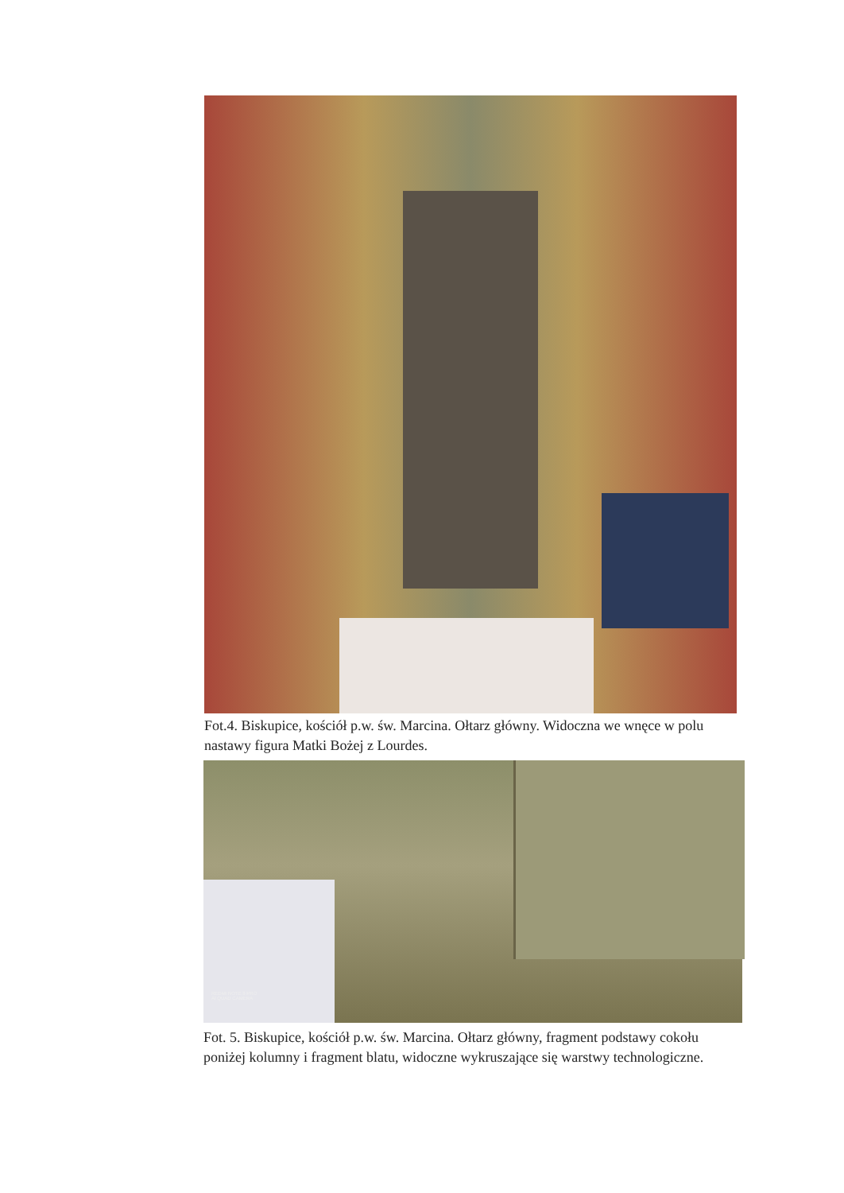Fot.4. Biskupice, kościół p.w. św. Marcina. Ołtarz główny. Widoczna we wnęce w polu nastawy figura Matki Bożej z Lourdes.
REDMI NOTE 8 PRO
AI QUAD CAMERA
Fot. 5. Biskupice, kościół p.w. św. Marcina. Ołtarz główny, fragment podstawy cokołu poniżej kolumny i fragment blatu, widoczne wykruszające się warstwy technologiczne.